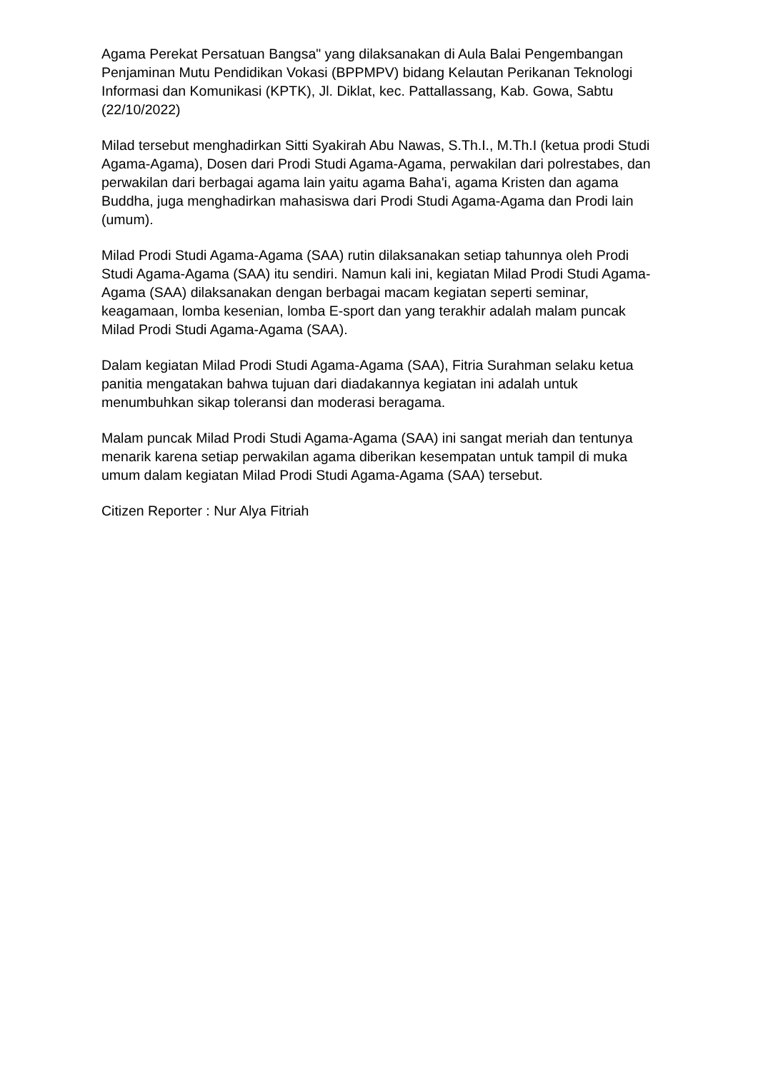Agama Perekat Persatuan Bangsa" yang dilaksanakan di Aula Balai Pengembangan Penjaminan Mutu Pendidikan Vokasi (BPPMPV) bidang Kelautan Perikanan Teknologi Informasi dan Komunikasi (KPTK), Jl. Diklat, kec. Pattallassang, Kab. Gowa, Sabtu (22/10/2022)
Milad tersebut menghadirkan Sitti Syakirah Abu Nawas, S.Th.I., M.Th.I (ketua prodi Studi Agama-Agama), Dosen dari Prodi Studi Agama-Agama, perwakilan dari polrestabes, dan perwakilan dari berbagai agama lain yaitu agama Baha'i, agama Kristen dan agama Buddha, juga menghadirkan mahasiswa dari Prodi Studi Agama-Agama dan Prodi lain (umum).
Milad Prodi Studi Agama-Agama (SAA) rutin dilaksanakan setiap tahunnya oleh Prodi Studi Agama-Agama (SAA) itu sendiri. Namun kali ini, kegiatan Milad Prodi Studi Agama-Agama (SAA) dilaksanakan dengan berbagai macam kegiatan seperti seminar, keagamaan, lomba kesenian, lomba E-sport dan yang terakhir adalah malam puncak Milad Prodi Studi Agama-Agama (SAA).
Dalam kegiatan Milad Prodi Studi Agama-Agama (SAA), Fitria Surahman selaku ketua panitia mengatakan bahwa tujuan dari diadakannya kegiatan ini adalah untuk menumbuhkan sikap toleransi dan moderasi beragama.
Malam puncak Milad Prodi Studi Agama-Agama (SAA) ini sangat meriah dan tentunya menarik karena setiap perwakilan agama diberikan kesempatan untuk tampil di muka umum dalam kegiatan Milad Prodi Studi Agama-Agama (SAA) tersebut.
Citizen Reporter : Nur Alya Fitriah